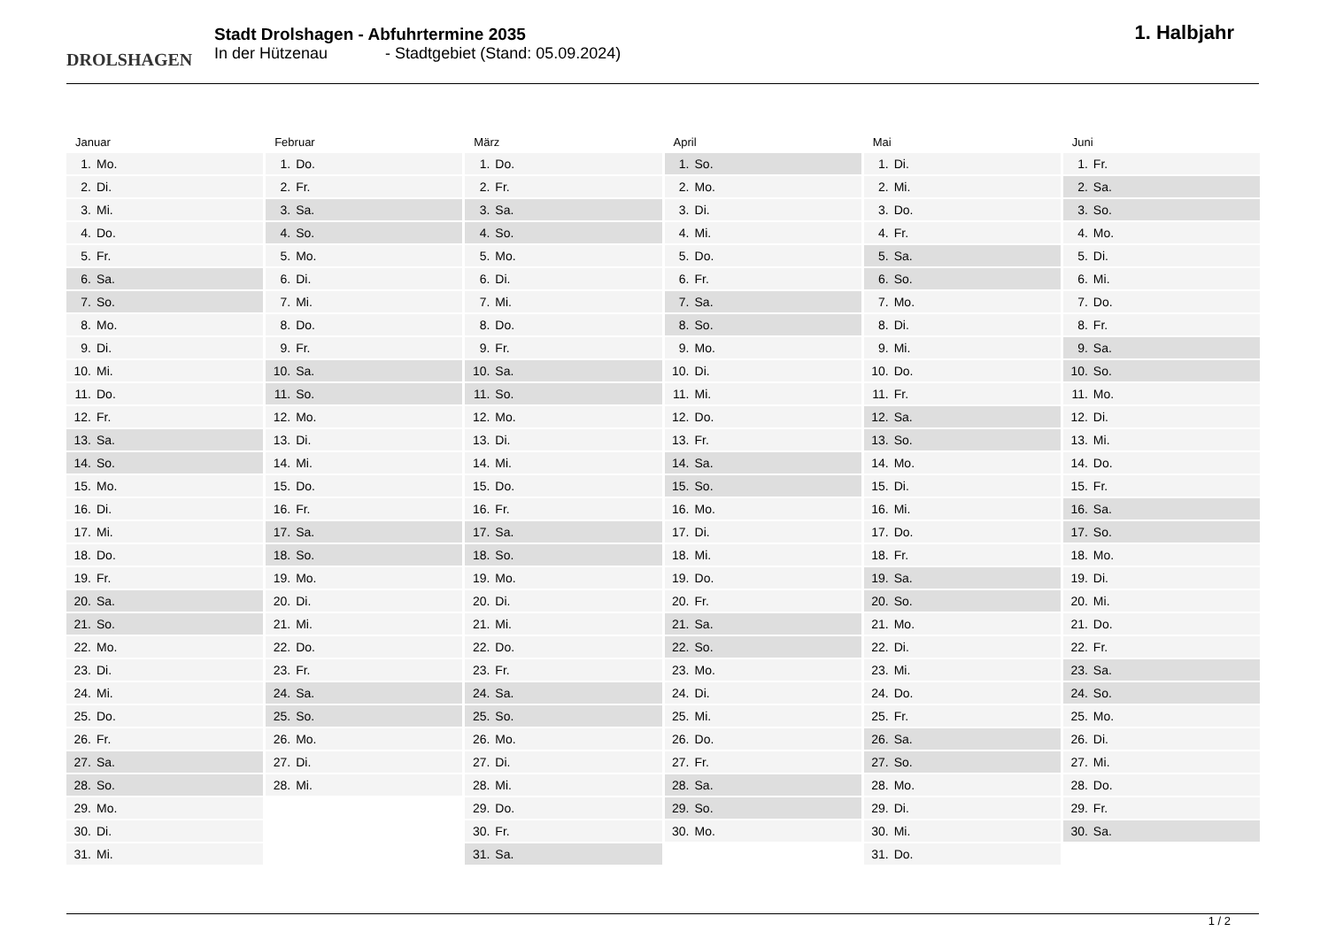DROLSHAGEN
Stadt Drolshagen - Abfuhrtermine 2035
In der Hützenau - Stadtgebiet (Stand: 05.09.2024)
1. Halbjahr
Januar
| 1. | Mo. |
| 2. | Di. |
| 3. | Mi. |
| 4. | Do. |
| 5. | Fr. |
| 6. | Sa. |
| 7. | So. |
| 8. | Mo. |
| 9. | Di. |
| 10. | Mi. |
| 11. | Do. |
| 12. | Fr. |
| 13. | Sa. |
| 14. | So. |
| 15. | Mo. |
| 16. | Di. |
| 17. | Mi. |
| 18. | Do. |
| 19. | Fr. |
| 20. | Sa. |
| 21. | So. |
| 22. | Mo. |
| 23. | Di. |
| 24. | Mi. |
| 25. | Do. |
| 26. | Fr. |
| 27. | Sa. |
| 28. | So. |
| 29. | Mo. |
| 30. | Di. |
| 31. | Mi. |
Februar
| 1. | Do. |
| 2. | Fr. |
| 3. | Sa. |
| 4. | So. |
| 5. | Mo. |
| 6. | Di. |
| 7. | Mi. |
| 8. | Do. |
| 9. | Fr. |
| 10. | Sa. |
| 11. | So. |
| 12. | Mo. |
| 13. | Di. |
| 14. | Mi. |
| 15. | Do. |
| 16. | Fr. |
| 17. | Sa. |
| 18. | So. |
| 19. | Mo. |
| 20. | Di. |
| 21. | Mi. |
| 22. | Do. |
| 23. | Fr. |
| 24. | Sa. |
| 25. | So. |
| 26. | Mo. |
| 27. | Di. |
| 28. | Mi. |
März
| 1. | Do. |
| 2. | Fr. |
| 3. | Sa. |
| 4. | So. |
| 5. | Mo. |
| 6. | Di. |
| 7. | Mi. |
| 8. | Do. |
| 9. | Fr. |
| 10. | Sa. |
| 11. | So. |
| 12. | Mo. |
| 13. | Di. |
| 14. | Mi. |
| 15. | Do. |
| 16. | Fr. |
| 17. | Sa. |
| 18. | So. |
| 19. | Mo. |
| 20. | Di. |
| 21. | Mi. |
| 22. | Do. |
| 23. | Fr. |
| 24. | Sa. |
| 25. | So. |
| 26. | Mo. |
| 27. | Di. |
| 28. | Mi. |
| 29. | Do. |
| 30. | Fr. |
| 31. | Sa. |
April
| 1. | So. |
| 2. | Mo. |
| 3. | Di. |
| 4. | Mi. |
| 5. | Do. |
| 6. | Fr. |
| 7. | Sa. |
| 8. | So. |
| 9. | Mo. |
| 10. | Di. |
| 11. | Mi. |
| 12. | Do. |
| 13. | Fr. |
| 14. | Sa. |
| 15. | So. |
| 16. | Mo. |
| 17. | Di. |
| 18. | Mi. |
| 19. | Do. |
| 20. | Fr. |
| 21. | Sa. |
| 22. | So. |
| 23. | Mo. |
| 24. | Di. |
| 25. | Mi. |
| 26. | Do. |
| 27. | Fr. |
| 28. | Sa. |
| 29. | So. |
| 30. | Mo. |
Mai
| 1. | Di. |
| 2. | Mi. |
| 3. | Do. |
| 4. | Fr. |
| 5. | Sa. |
| 6. | So. |
| 7. | Mo. |
| 8. | Di. |
| 9. | Mi. |
| 10. | Do. |
| 11. | Fr. |
| 12. | Sa. |
| 13. | So. |
| 14. | Mo. |
| 15. | Di. |
| 16. | Mi. |
| 17. | Do. |
| 18. | Fr. |
| 19. | Sa. |
| 20. | So. |
| 21. | Mo. |
| 22. | Di. |
| 23. | Mi. |
| 24. | Do. |
| 25. | Fr. |
| 26. | Sa. |
| 27. | So. |
| 28. | Mo. |
| 29. | Di. |
| 30. | Mi. |
| 31. | Do. |
Juni
| 1. | Fr. |
| 2. | Sa. |
| 3. | So. |
| 4. | Mo. |
| 5. | Di. |
| 6. | Mi. |
| 7. | Do. |
| 8. | Fr. |
| 9. | Sa. |
| 10. | So. |
| 11. | Mo. |
| 12. | Di. |
| 13. | Mi. |
| 14. | Do. |
| 15. | Fr. |
| 16. | Sa. |
| 17. | So. |
| 18. | Mo. |
| 19. | Di. |
| 20. | Mi. |
| 21. | Do. |
| 22. | Fr. |
| 23. | Sa. |
| 24. | So. |
| 25. | Mo. |
| 26. | Di. |
| 27. | Mi. |
| 28. | Do. |
| 29. | Fr. |
| 30. | Sa. |
1 / 2